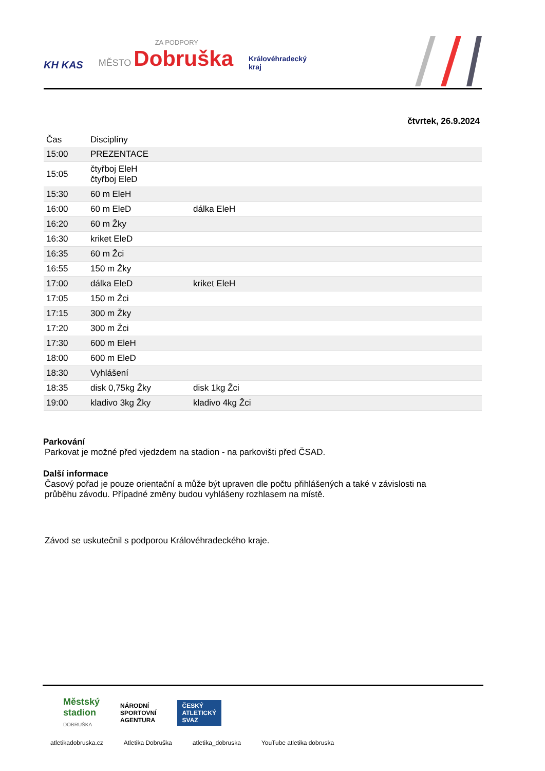KH KAS ZA PODPORY
MĚSTO Dobruška Královéhradecký
kraj
čtvrtek, 26.9.2024
| Čas | Disciplíny | |
| --- | --- | --- |
| 15:00 | PREZENTACE | |
| 15:05 | čtyřboj EleH čtyřboj EleD | |
| 15:30 | 60 m EleH | |
| 16:00 | 60 m EleD | dálka EleH |
| 16:20 | 60 m Žky | |
| 16:30 | kriket EleD | |
| 16:35 | 60 m Žci | |
| 16:55 | 150 m Žky | |
| 17:00 | dálka EleD | kriket EleH |
| 17:05 | 150 m Žci | |
| 17:15 | 300 m Žky | |
| 17:20 | 300 m Žci | |
| 17:30 | 600 m EleH | |
| 18:00 | 600 m EleD | |
| 18:30 | Vyhlášení | |
| 18:35 | disk 0,75kg Žky | disk 1kg Žci |
| 19:00 | kladivo 3kg Žky | kladivo 4kg Žci |
Parkování
Parkovat je možné před vjedzdem na stadion - na parkovišti před ČSAD.
Další informace
Časový pořad je pouze orientační a může být upraven dle počtu přihlášených a také v závislosti na průběhu závodu. Případné změny budou vyhlášeny rozhlasem na místě.
Závod se uskutečnil s podporou Královéhradeckého kraje.
Městský
stadion
DOBRUŠKA NÁRODNÍ
SPORTOVNÍ
AGENTURA ČESKÝ
ATLETICKÝ
SVAZ
atletikadobruska.cz Atletika Dobruška atletika_dobruska YouTube atletika dobruska